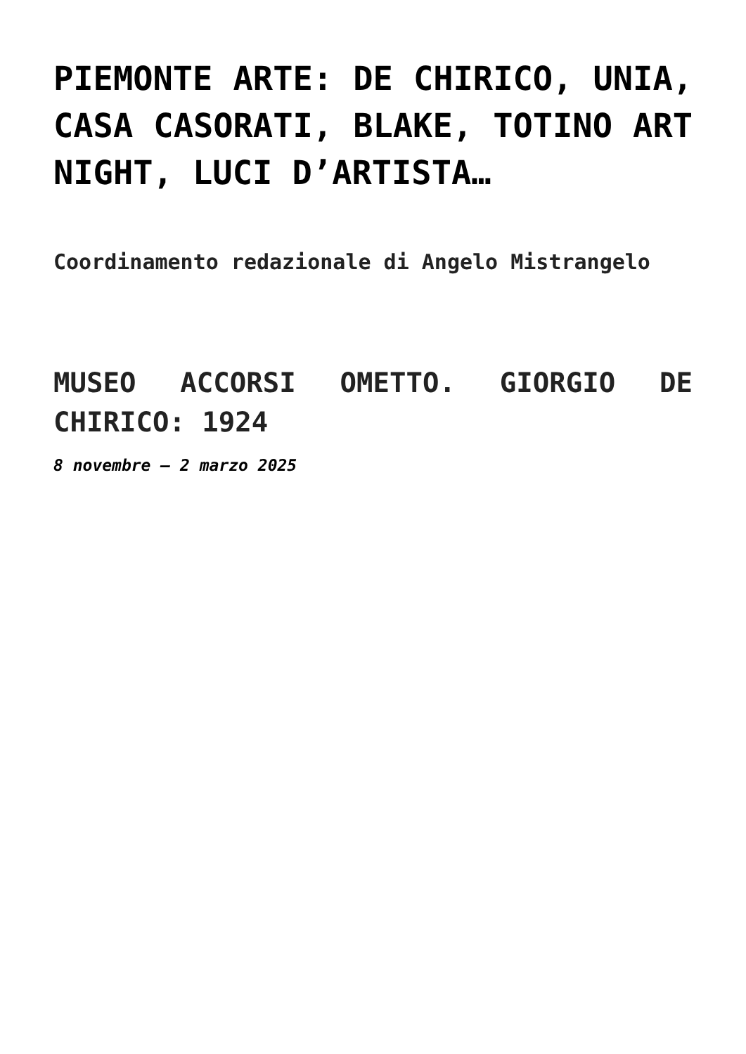PIEMONTE ARTE: DE CHIRICO, UNIA, CASA CASORATI, BLAKE, TOTINO ART NIGHT, LUCI D’ARTISTA…
Coordinamento redazionale di Angelo Mistrangelo
MUSEO ACCORSI OMETTO. GIORGIO DE CHIRICO: 1924
8 novembre – 2 marzo 2025